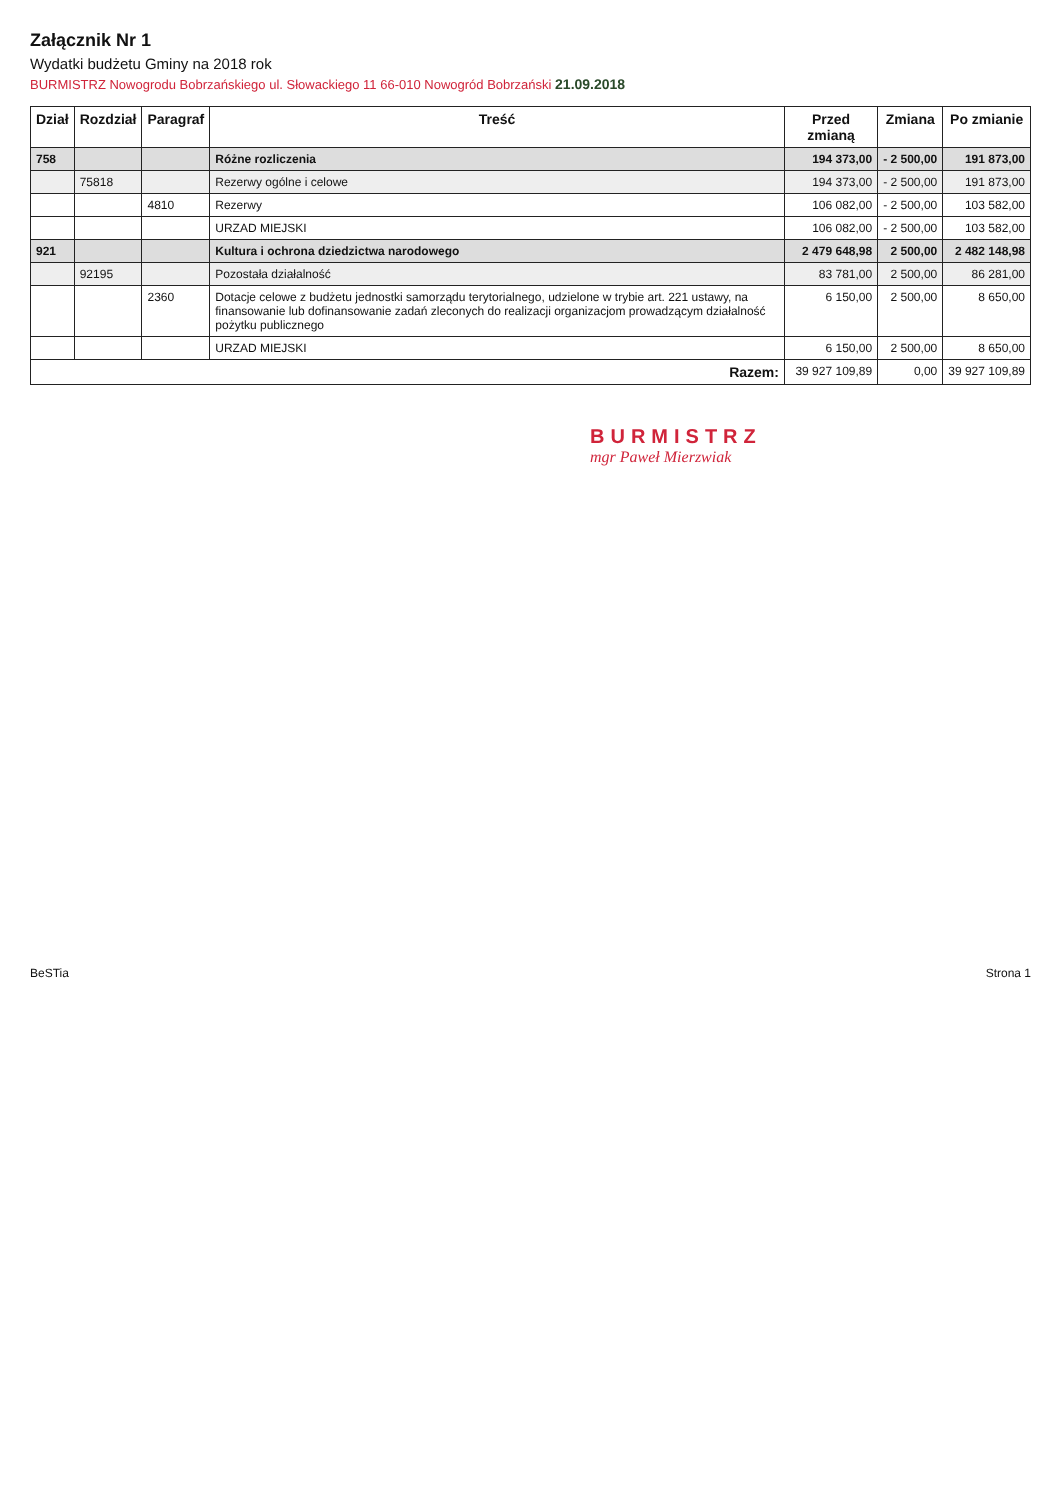Załącznik Nr 1
Wydatki budżetu Gminy na 2018 rok
BURMISTRZ Nowogrodu Bobrzańskiego ul. Słowackiego 11 66-010 Nowogród Bobrzański 21.09.2018
| Dział | Rozdział | Paragraf | Treść | Przed zmianą | Zmiana | Po zmianie |
| --- | --- | --- | --- | --- | --- | --- |
| 758 | | | Różne rozliczenia | 194 373,00 | - 2 500,00 | 191 873,00 |
| | 75818 | | Rezerwy ogólne i celowe | 194 373,00 | - 2 500,00 | 191 873,00 |
| | | 4810 | Rezerwy | 106 082,00 | - 2 500,00 | 103 582,00 |
| | | | URZAD MIEJSKI | 106 082,00 | - 2 500,00 | 103 582,00 |
| 921 | | | Kultura i ochrona dziedzictwa narodowego | 2 479 648,98 | 2 500,00 | 2 482 148,98 |
| | 92195 | | Pozostała działalność | 83 781,00 | 2 500,00 | 86 281,00 |
| | | 2360 | Dotacje celowe z budżetu jednostki samorządu terytorialnego, udzielone w trybie art. 221 ustawy, na finansowanie lub dofinansowanie zadań zleconych do realizacji organizacjom prowadzącym działalność pożytku publicznego | 6 150,00 | 2 500,00 | 8 650,00 |
| | | | URZAD MIEJSKI | 6 150,00 | 2 500,00 | 8 650,00 |
| Razem: | | | | 39 927 109,89 | 0,00 | 39 927 109,89 |
BURMISTRZ
mgr Paweł Mierzwiak
BeSTia Strona 1